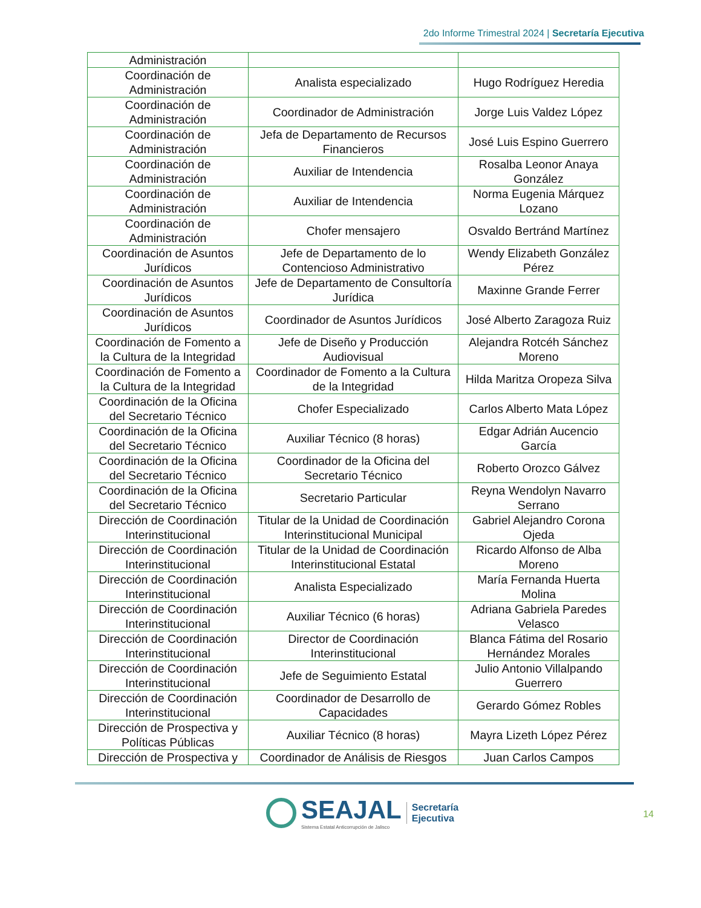2do Informe Trimestral 2024 | Secretaría Ejecutiva
| Administración | | |
| Coordinación de Administración | Analista especializado | Hugo Rodríguez Heredia |
| Coordinación de Administración | Coordinador de Administración | Jorge Luis Valdez López |
| Coordinación de Administración | Jefa de Departamento de Recursos Financieros | José Luis Espino Guerrero |
| Coordinación de Administración | Auxiliar de Intendencia | Rosalba Leonor Anaya González |
| Coordinación de Administración | Auxiliar de Intendencia | Norma Eugenia Márquez Lozano |
| Coordinación de Administración | Chofer mensajero | Osvaldo Bertránd Martínez |
| Coordinación de Asuntos Jurídicos | Jefe de Departamento de lo Contencioso Administrativo | Wendy Elizabeth González Pérez |
| Coordinación de Asuntos Jurídicos | Jefe de Departamento de Consultoría Jurídica | Maxinne Grande Ferrer |
| Coordinación de Asuntos Jurídicos | Coordinador de Asuntos Jurídicos | José Alberto Zaragoza Ruiz |
| Coordinación de Fomento a la Cultura de la Integridad | Jefe de Diseño y Producción Audiovisual | Alejandra Rotcéh Sánchez Moreno |
| Coordinación de Fomento a la Cultura de la Integridad | Coordinador de Fomento a la Cultura de la Integridad | Hilda Maritza Oropeza Silva |
| Coordinación de la Oficina del Secretario Técnico | Chofer Especializado | Carlos Alberto Mata López |
| Coordinación de la Oficina del Secretario Técnico | Auxiliar Técnico (8 horas) | Edgar Adrián Aucencio García |
| Coordinación de la Oficina del Secretario Técnico | Coordinador de la Oficina del Secretario Técnico | Roberto Orozco Gálvez |
| Coordinación de la Oficina del Secretario Técnico | Secretario Particular | Reyna Wendolyn Navarro Serrano |
| Dirección de Coordinación Interinstitucional | Titular de la Unidad de Coordinación Interinstitucional Municipal | Gabriel Alejandro Corona Ojeda |
| Dirección de Coordinación Interinstitucional | Titular de la Unidad de Coordinación Interinstitucional Estatal | Ricardo Alfonso de Alba Moreno |
| Dirección de Coordinación Interinstitucional | Analista Especializado | María Fernanda Huerta Molina |
| Dirección de Coordinación Interinstitucional | Auxiliar Técnico (6 horas) | Adriana Gabriela Paredes Velasco |
| Dirección de Coordinación Interinstitucional | Director de Coordinación Interinstitucional | Blanca Fátima del Rosario Hernández Morales |
| Dirección de Coordinación Interinstitucional | Jefe de Seguimiento Estatal | Julio Antonio Villalpando Guerrero |
| Dirección de Coordinación Interinstitucional | Coordinador de Desarrollo de Capacidades | Gerardo Gómez Robles |
| Dirección de Prospectiva y Políticas Públicas | Auxiliar Técnico (8 horas) | Mayra Lizeth López Pérez |
| Dirección de Prospectiva y | Coordinador de Análisis de Riesgos | Juan Carlos Campos |
SEAJAL
Sistema Estatal Anticorrupción de Jalisco
Secretaría
Ejecutiva
14